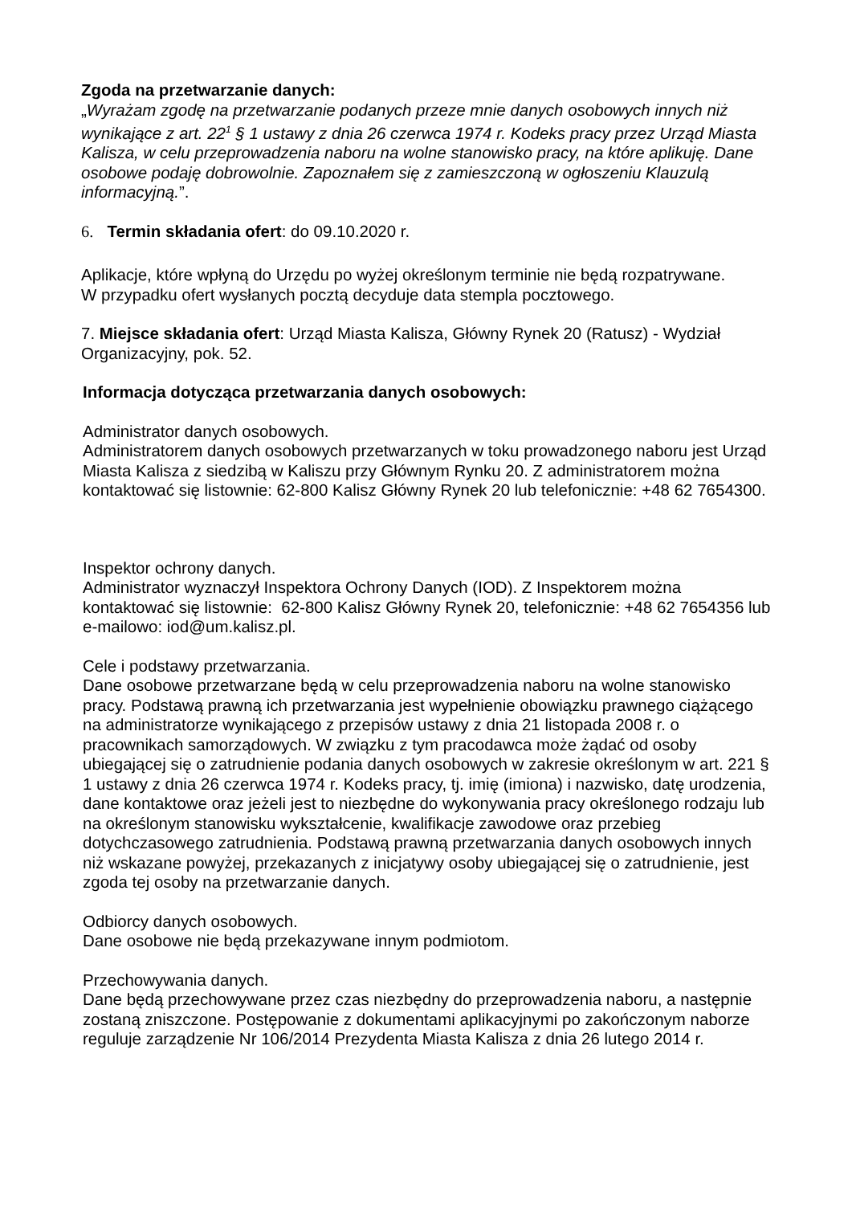Zgoda na przetwarzanie danych:
„Wyrażam zgodę na przetwarzanie podanych przeze mnie danych osobowych innych niż wynikające z art. 22<sup>1</sup> § 1 ustawy z dnia 26 czerwca 1974 r. Kodeks pracy przez Urząd Miasta Kalisza, w celu przeprowadzenia naboru na wolne stanowisko pracy, na które aplikuję. Dane osobowe podaję dobrowolnie. Zapoznałem się z zamieszczoną w ogłoszeniu Klauzulą informacyjną.”.
6. Termin składania ofert: do 09.10.2020 r.
Aplikacje, które wpłyną do Urzędu po wyżej określonym terminie nie będą rozpatrywane.
W przypadku ofert wysłanych pocztą decyduje data stempla pocztowego.
7. Miejsce składania ofert: Urząd Miasta Kalisza, Główny Rynek 20 (Ratusz) - Wydział Organizacyjny, pok. 52.
Informacja dotycząca przetwarzania danych osobowych:
Administrator danych osobowych.
Administratorem danych osobowych przetwarzanych w toku prowadzonego naboru jest Urząd Miasta Kalisza z siedzibą w Kaliszu przy Głównym Rynku 20. Z administratorem można kontaktować się listownie: 62-800 Kalisz Główny Rynek 20 lub telefonicznie: +48 62 7654300.
Inspektor ochrony danych.
Administrator wyznaczył Inspektora Ochrony Danych (IOD). Z Inspektorem można kontaktować się listownie: 62-800 Kalisz Główny Rynek 20, telefonicznie: +48 62 7654356 lub e-mailowo: iod@um.kalisz.pl.
Cele i podstawy przetwarzania.
Dane osobowe przetwarzane będą w celu przeprowadzenia naboru na wolne stanowisko pracy. Podstawą prawną ich przetwarzania jest wypełnienie obowiązku prawnego ciążącego na administratorze wynikającego z przepisów ustawy z dnia 21 listopada 2008 r. o pracownikach samorządowych. W związku z tym pracodawca może żądać od osoby ubiegającej się o zatrudnienie podania danych osobowych w zakresie określonym w art. 221 § 1 ustawy z dnia 26 czerwca 1974 r. Kodeks pracy, tj. imię (imiona) i nazwisko, datę urodzenia, dane kontaktowe oraz jeżeli jest to niezbędne do wykonywania pracy określonego rodzaju lub na określonym stanowisku wykształcenie, kwalifikacje zawodowe oraz przebieg dotychczasowego zatrudnienia. Podstawą prawną przetwarzania danych osobowych innych niż wskazane powyżej, przekazanych z inicjatywy osoby ubiegającej się o zatrudnienie, jest zgoda tej osoby na przetwarzanie danych.
Odbiorcy danych osobowych.
Dane osobowe nie będą przekazywane innym podmiotom.
Przechowywania danych.
Dane będą przechowywane przez czas niezbędny do przeprowadzenia naboru, a następnie zostaną zniszczone. Postępowanie z dokumentami aplikacyjnymi po zakończonym naborze reguluje zarządzenie Nr 106/2014 Prezydenta Miasta Kalisza z dnia 26 lutego 2014 r.